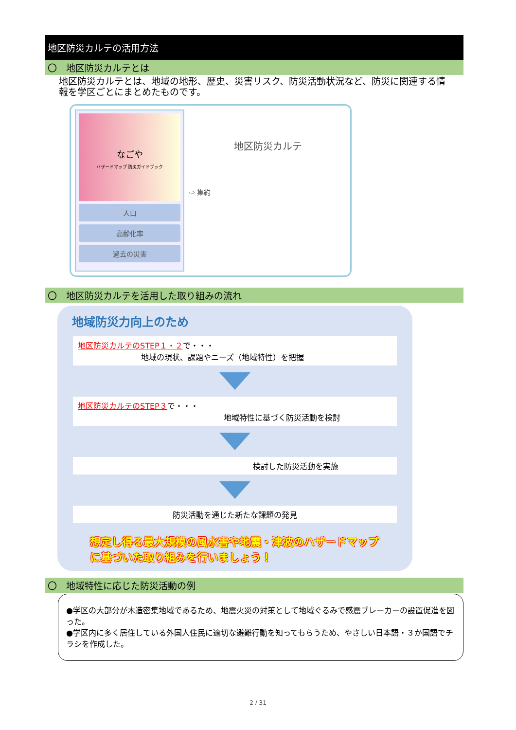地区防災カルテの活用方法
〇　地区防災カルテとは
地区防災カルテとは、地域の地形、歴史、災害リスク、防災活動状況など、防災に関連する情報を学区ごとにまとめたものです。
なごや
ハザードマップ 防災ガイドブック
人口
高齢化率
過去の災害
地区防災カルテ
⇨ 集約
〇　地区防災カルテを活用した取り組みの流れ
地域防災力向上のため
地区防災カルテのSTEP１・２で・・・
地域の現状、課題やニーズ（地域特性）を把握
地区防災カルテのSTEP３で・・・
地域特性に基づく防災活動を検討
検討した防災活動を実施
防災活動を通じた新たな課題の発見
想定し得る最大規模の風水害や地震・津波のハザードマップ
に基づいた取り組みを行いましょう！
〇　地域特性に応じた防災活動の例
●学区の大部分が木造密集地域であるため、地震火災の対策として地域ぐるみで感震ブレーカーの設置促進を図った。
●学区内に多く居住している外国人住民に適切な避難行動を知ってもらうため、やさしい日本語・３か国語でチラシを作成した。
2 / 31